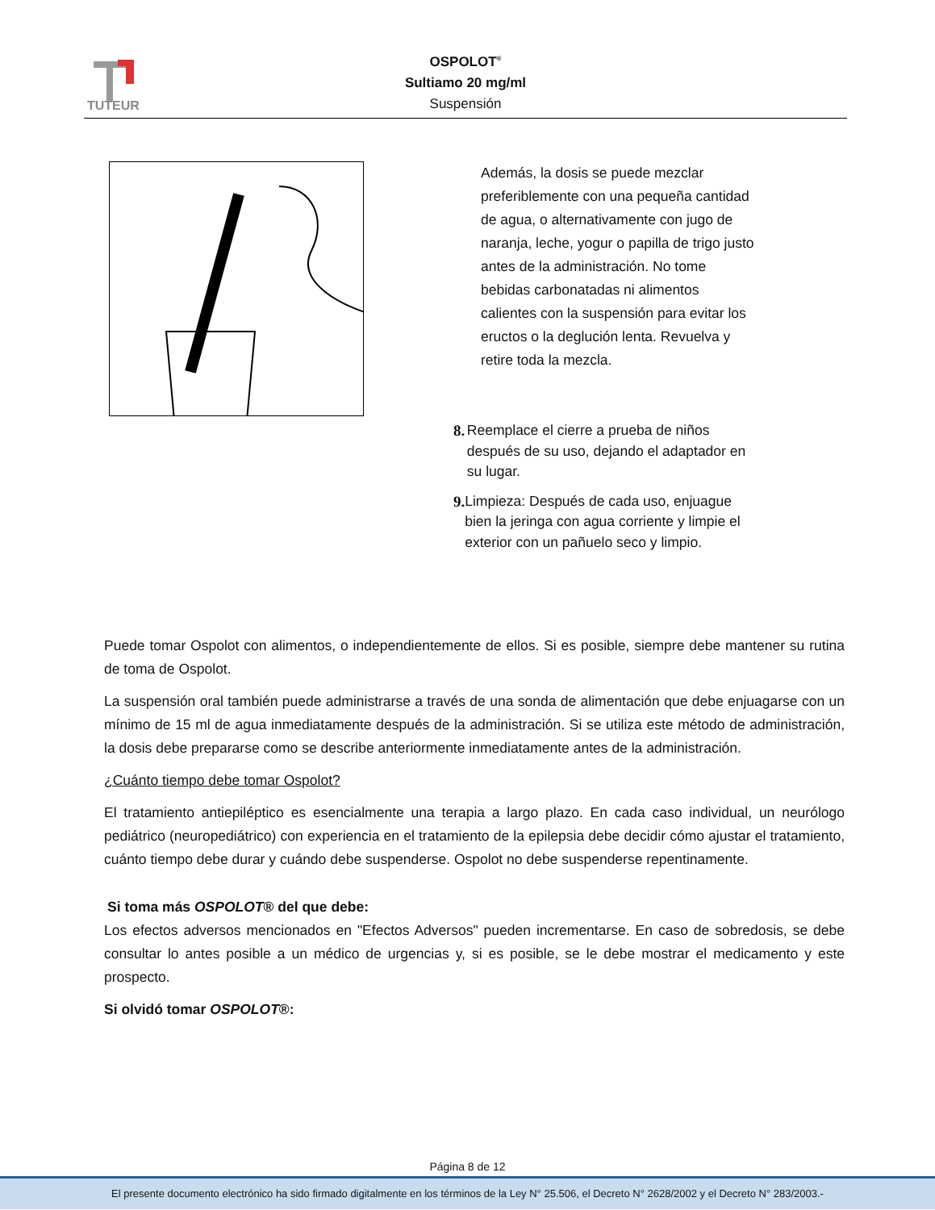TUTEUR
OSPOLOT<sup>®</sup>
Sultiamo 20 mg/ml
Suspensión
Además, la dosis se puede mezclar preferiblemente con una pequeña cantidad de agua, o alternativamente con jugo de naranja, leche, yogur o papilla de trigo justo antes de la administración. No tome bebidas carbonatadas ni alimentos calientes con la suspensión para evitar los eructos o la deglución lenta. Revuelva y retire toda la mezcla.
8. Reemplace el cierre a prueba de niños después de su uso, dejando el adaptador en su lugar.
9. Limpieza: Después de cada uso, enjuague bien la jeringa con agua corriente y limpie el exterior con un pañuelo seco y limpio.
Puede tomar Ospolot con alimentos, o independientemente de ellos. Si es posible, siempre debe mantener su rutina de toma de Ospolot.
La suspensión oral también puede administrarse a través de una sonda de alimentación que debe enjuagarse con un mínimo de 15 ml de agua inmediatamente después de la administración. Si se utiliza este método de administración, la dosis debe prepararse como se describe anteriormente inmediatamente antes de la administración.
¿Cuánto tiempo debe tomar Ospolot?
El tratamiento antiepiléptico es esencialmente una terapia a largo plazo. En cada caso individual, un neurólogo pediátrico (neuropediátrico) con experiencia en el tratamiento de la epilepsia debe decidir cómo ajustar el tratamiento, cuánto tiempo debe durar y cuándo debe suspenderse. Ospolot no debe suspenderse repentinamente.
Si toma más OSPOLOT® del que debe:
Los efectos adversos mencionados en "Efectos Adversos" pueden incrementarse. En caso de sobredosis, se debe consultar lo antes posible a un médico de urgencias y, si es posible, se le debe mostrar el medicamento y este prospecto.
Si olvidó tomar OSPOLOT®:
Página 8 de 12
El presente documento electrónico ha sido firmado digitalmente en los términos de la Ley N° 25.506, el Decreto N° 2628/2002 y el Decreto N° 283/2003.-